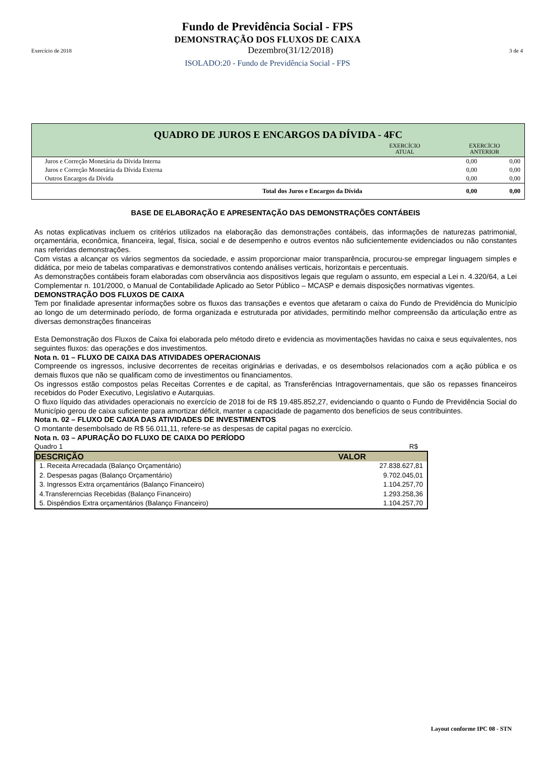Fundo de Previdência Social - FPS
DEMONSTRAÇÃO DOS FLUXOS DE CAIXA
Exercício de 2018 Dezembro(31/12/2018) 3 de 4
ISOLADO:20 - Fundo de Previdência Social - FPS
QUADRO DE JUROS E ENCARGOS DA DÍVIDA - 4FC
EXERCÍCIO
ATUAL
EXERCÍCIO
ANTERIOR
| Juros e Correção Monetária da Dívida Interna | 0,00 | 0,00 |
| Juros e Correção Monetária da Dívida Externa | 0,00 | 0,00 |
| Outros Encargos da Dívida | 0,00 | 0,00 |
| Total dos Juros e Encargos da Dívida | 0,00 | 0,00 |
BASE DE ELABORAÇÃO E APRESENTAÇÃO DAS DEMONSTRAÇÕES CONTÁBEIS
As notas explicativas incluem os critérios utilizados na elaboração das demonstrações contábeis, das informações de naturezas patrimonial, orçamentária, econômica, financeira, legal, física, social e de desempenho e outros eventos não suficientemente evidenciados ou não constantes nas referidas demonstrações.
Com vistas a alcançar os vários segmentos da sociedade, e assim proporcionar maior transparência, procurou-se empregar linguagem simples e didática, por meio de tabelas comparativas e demonstrativos contendo análises verticais, horizontais e percentuais.
As demonstrações contábeis foram elaboradas com observância aos dispositivos legais que regulam o assunto, em especial a Lei n. 4.320/64, a Lei Complementar n. 101/2000, o Manual de Contabilidade Aplicado ao Setor Público – MCASP e demais disposições normativas vigentes.
DEMONSTRAÇÃO DOS FLUXOS DE CAIXA
Tem por finalidade apresentar informações sobre os fluxos das transações e eventos que afetaram o caixa do Fundo de Previdência do Município ao longo de um determinado período, de forma organizada e estruturada por atividades, permitindo melhor compreensão da articulação entre as diversas demonstrações financeiras
Esta Demonstração dos Fluxos de Caixa foi elaborada pelo método direto e evidencia as movimentações havidas no caixa e seus equivalentes, nos seguintes fluxos: das operações e dos investimentos.
Nota n. 01 – FLUXO DE CAIXA DAS ATIVIDADES OPERACIONAIS
Compreende os ingressos, inclusive decorrentes de receitas originárias e derivadas, e os desembolsos relacionados com a ação pública e os demais fluxos que não se qualificam como de investimentos ou financiamentos.
Os ingressos estão compostos pelas Receitas Correntes e de capital, as Transferências Intragovernamentais, que são os repasses financeiros recebidos do Poder Executivo, Legislativo e Autarquias.
O fluxo líquido das atividades operacionais no exercício de 2018 foi de R$ 19.485.852,27, evidenciando o quanto o Fundo de Previdência Social do Município gerou de caixa suficiente para amortizar déficit, manter a capacidade de pagamento dos benefícios de seus contribuintes.
Nota n. 02 – FLUXO DE CAIXA DAS ATIVIDADES DE INVESTIMENTOS
O montante desembolsado de R$ 56.011,11, refere-se as despesas de capital pagas no exercício.
Nota n. 03 – APURAÇÃO DO FLUXO DE CAIXA DO PERÍODO
Quadro 1 R$
| DESCRIÇÃO | VALOR |
| --- | --- |
| 1. Receita Arrecadada (Balanço Orçamentário) | 27.838.627,81 |
| 2. Despesas pagas (Balanço Orçamentário) | 9.702.045,01 |
| 3. Ingressos Extra orçamentários (Balanço Financeiro) | 1.104.257,70 |
| 4.Transfererncias Recebidas (Balanço Financeiro) | 1.293.258,36 |
| 5. Dispêndios Extra orçamentários (Balanço Financeiro) | 1.104.257,70 |
Layout conforme IPC 08 - STN